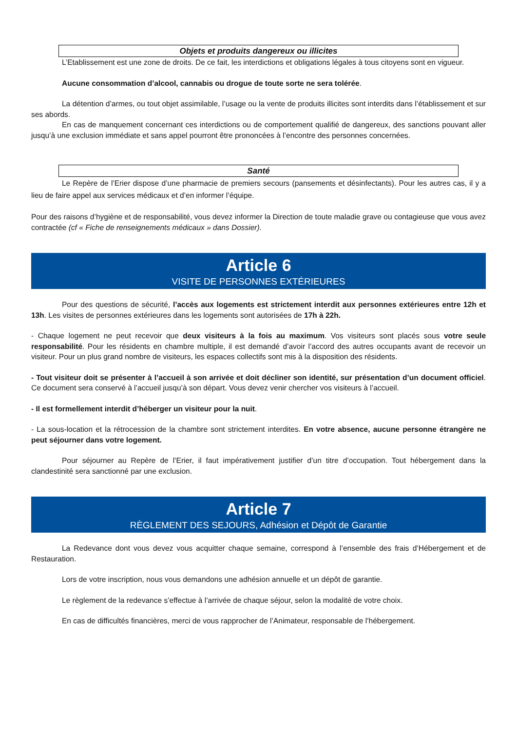Objets et produits dangereux ou illicites
L’Etablissement est une zone de droits. De ce fait, les interdictions et obligations légales à tous citoyens sont en vigueur.
Aucune consommation d’alcool, cannabis ou drogue de toute sorte ne sera tolérée.
La détention d’armes, ou tout objet assimilable, l’usage ou la vente de produits illicites sont interdits dans l’établissement et sur ses abords.
En cas de manquement concernant ces interdictions ou de comportement qualifié de dangereux, des sanctions pouvant aller jusqu’à une exclusion immédiate et sans appel pourront être prononcées à l’encontre des personnes concernées.
Santé
Le Repère de l’Erier dispose d’une pharmacie de premiers secours (pansements et désinfectants). Pour les autres cas, il y a lieu de faire appel aux services médicaux et d’en informer l’équipe.
Pour des raisons d’hygiène et de responsabilité, vous devez informer la Direction de toute maladie grave ou contagieuse que vous avez contractée (cf « Fiche de renseignements médicaux » dans Dossier).
Article 6
VISITE DE PERSONNES EXTÉRIEURES
Pour des questions de sécurité, l’accès aux logements est strictement interdit aux personnes extérieures entre 12h et 13h. Les visites de personnes extérieures dans les logements sont autorisées de 17h à 22h.
- Chaque logement ne peut recevoir que deux visiteurs à la fois au maximum. Vos visiteurs sont placés sous votre seule responsabilité. Pour les résidents en chambre multiple, il est demandé d’avoir l’accord des autres occupants avant de recevoir un visiteur. Pour un plus grand nombre de visiteurs, les espaces collectifs sont mis à la disposition des résidents.
- Tout visiteur doit se présenter à l’accueil à son arrivée et doit décliner son identité, sur présentation d’un document officiel. Ce document sera conservé à l’accueil jusqu’à son départ. Vous devez venir chercher vos visiteurs à l’accueil.
- Il est formellement interdit d’héberger un visiteur pour la nuit.
- La sous-location et la rétrocession de la chambre sont strictement interdites. En votre absence, aucune personne étrangère ne peut séjourner dans votre logement.
Pour séjourner au Repère de l’Erier, il faut impérativement justifier d’un titre d’occupation. Tout hébergement dans la clandestinité sera sanctionné par une exclusion.
Article 7
RÈGLEMENT DES SEJOURS, Adhésion et Dépôt de Garantie
La Redevance dont vous devez vous acquitter chaque semaine, correspond à l’ensemble des frais d’Hébergement et de Restauration.
Lors de votre inscription, nous vous demandons une adhésion annuelle et un dépôt de garantie.
Le règlement de la redevance s’effectue à l’arrivée de chaque séjour, selon la modalité de votre choix.
En cas de difficultés financières, merci de vous rapprocher de l’Animateur, responsable de l’hébergement.